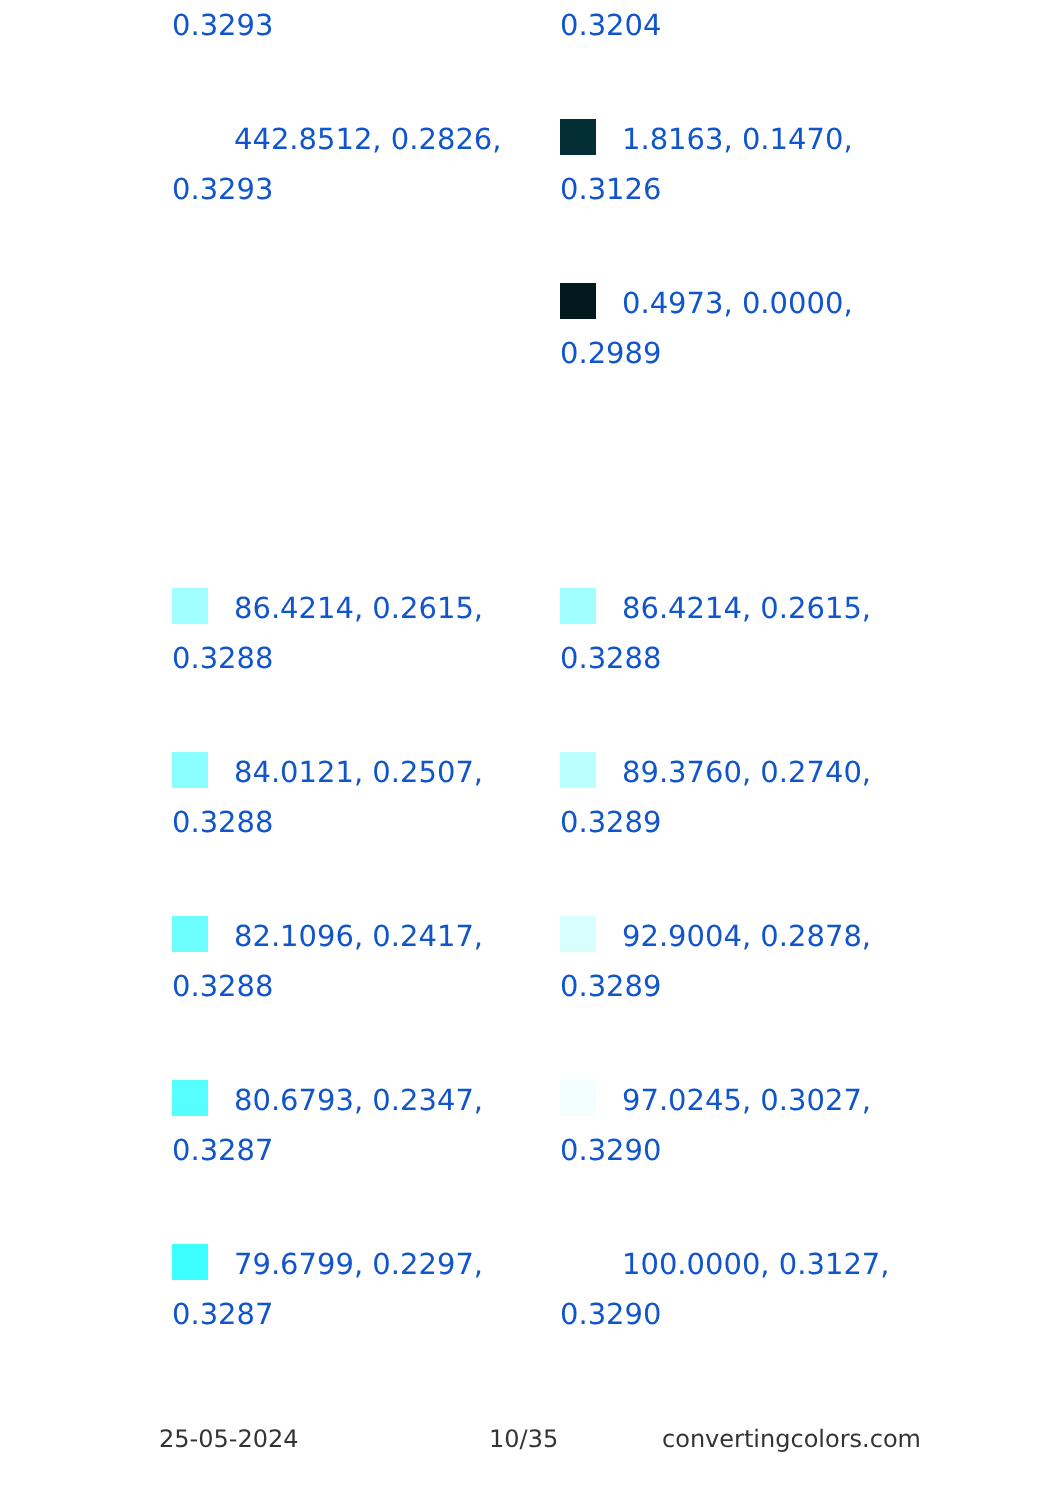0.3293 0.3204
442.8512, 0.2826, 0.3293
1.8163, 0.1470, 0.3126
0.4973, 0.0000, 0.2989
86.4214, 0.2615, 0.3288
86.4214, 0.2615, 0.3288
84.0121, 0.2507, 0.3288
89.3760, 0.2740, 0.3289
82.1096, 0.2417, 0.3288
92.9004, 0.2878, 0.3289
80.6793, 0.2347, 0.3287
97.0245, 0.3027, 0.3290
79.6799, 0.2297, 0.3287
100.0000, 0.3127, 0.3290
25-05-2024 10/35 convertingcolors.com